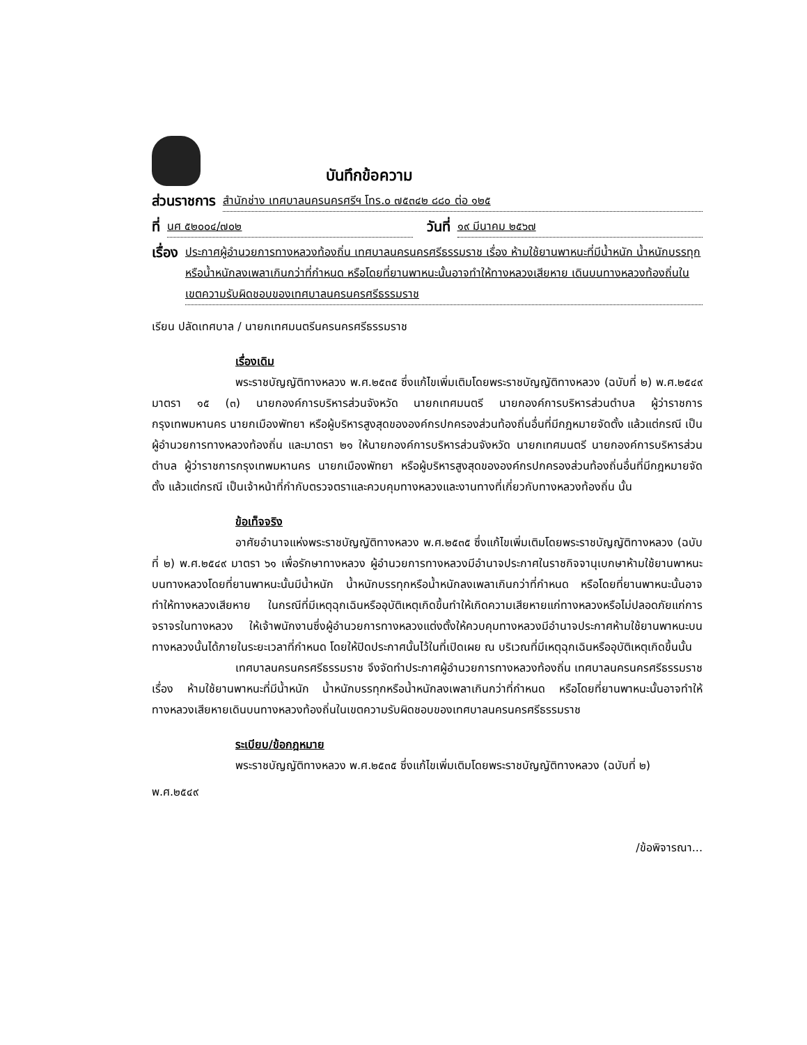บันทึกข้อความ
ส่วนราชการ สำนักช่าง เทศบาลนครนครศรีฯ โทร.๐ ๗๕๓๔๒ ๘๘๐ ต่อ ๑๒๕
ที่ นศ ๕๒๐๐๔/๗๐๒ วันที่ ๑๙ มีนาคม ๒๕๖๗
เรื่อง ประกาศผู้อำนวยการทางหลวงท้องถิ่น เทศบาลนครนครศรีธรรมราช เรื่อง ห้ามใช้ยานพาหนะที่มีน้ำหนัก น้ำหนักบรรทุกหรือน้ำหนักลงเพลาเกินกว่าที่กำหนด หรือโดยที่ยานพาหนะนั้นอาจทำให้ทางหลวงเสียหาย เดินบนทางหลวงท้องถิ่นในเขตความรับผิดชอบของเทศบาลนครนครศรีธรรมราช
เรียน ปลัดเทศบาล / นายกเทศมนตรีนครนครศรีธรรมราช
เรื่องเดิม
พระราชบัญญัติทางหลวง พ.ศ.๒๕๓๕ ซึ่งแก้ไขเพิ่มเติมโดยพระราชบัญญัติทางหลวง (ฉบับที่ ๒) พ.ศ.๒๕๔๙ มาตรา ๑๕ (๓) นายกองค์การบริหารส่วนจังหวัด นายกเทศมนตรี นายกองค์การบริหารส่วนตำบล ผู้ว่าราชการกรุงเทพมหานคร นายกเมืองพัทยา หรือผู้บริหารสูงสุดขององค์กรปกครองส่วนท้องถิ่นอื่นที่มีกฎหมายจัดตั้ง แล้วแต่กรณี เป็นผู้อำนวยการทางหลวงท้องถิ่น และมาตรา ๒๑ ให้นายกองค์การบริหารส่วนจังหวัด นายกเทศมนตรี นายกองค์การบริหารส่วนตำบล ผู้ว่าราชการกรุงเทพมหานคร นายกเมืองพัทยา หรือผู้บริหารสูงสุดขององค์กรปกครองส่วนท้องถิ่นอื่นที่มีกฎหมายจัดตั้ง แล้วแต่กรณี เป็นเจ้าหน้าที่กำกับตรวจตราและควบคุมทางหลวงและงานทางที่เกี่ยวกับทางหลวงท้องถิ่น นั้น
ข้อเท็จจริง
อาศัยอำนาจแห่งพระราชบัญญัติทางหลวง พ.ศ.๒๕๓๕ ซึ่งแก้ไขเพิ่มเติมโดยพระราชบัญญัติทางหลวง (ฉบับที่ ๒) พ.ศ.๒๕๔๙ มาตรา ๖๑ เพื่อรักษาทางหลวง ผู้อำนวยการทางหลวงมีอำนาจประกาศในราชกิจจานุเบกษาห้ามใช้ยานพาหนะบนทางหลวงโดยที่ยานพาหนะนั้นมีน้ำหนัก น้ำหนักบรรทุกหรือน้ำหนักลงเพลาเกินกว่าที่กำหนด หรือโดยที่ยานพาหนะนั้นอาจทำให้ทางหลวงเสียหาย ในกรณีที่มีเหตุฉุกเฉินหรืออุบัติเหตุเกิดขึ้นทำให้เกิดความเสียหายแก่ทางหลวงหรือไม่ปลอดภัยแก่การจราจรในทางหลวง ให้เจ้าพนักงานซึ่งผู้อำนวยการทางหลวงแต่งตั้งให้ควบคุมทางหลวงมีอำนาจประกาศห้ามใช้ยานพาหนะบนทางหลวงนั้นได้ภายในระยะเวลาที่กำหนด โดยให้ปิดประกาศนั้นไว้ในที่เปิดเผย ณ บริเวณที่มีเหตุฉุกเฉินหรืออุบัติเหตุเกิดขึ้นนั้น
เทศบาลนครนครศรีธรรมราช จึงจัดทำประกาศผู้อำนวยการทางหลวงท้องถิ่น เทศบาลนครนครศรีธรรมราช เรื่อง ห้ามใช้ยานพาหนะที่มีน้ำหนัก น้ำหนักบรรทุกหรือน้ำหนักลงเพลาเกินกว่าที่กำหนด หรือโดยที่ยานพาหนะนั้นอาจทำให้ทางหลวงเสียหายเดินบนทางหลวงท้องถิ่นในเขตความรับผิดชอบของเทศบาลนครนครศรีธรรมราช
ระเบียบ/ข้อกฎหมาย
พระราชบัญญัติทางหลวง พ.ศ.๒๕๓๕ ซึ่งแก้ไขเพิ่มเติมโดยพระราชบัญญัติทางหลวง (ฉบับที่ ๒)
พ.ศ.๒๕๔๙
/ข้อพิจารณา...